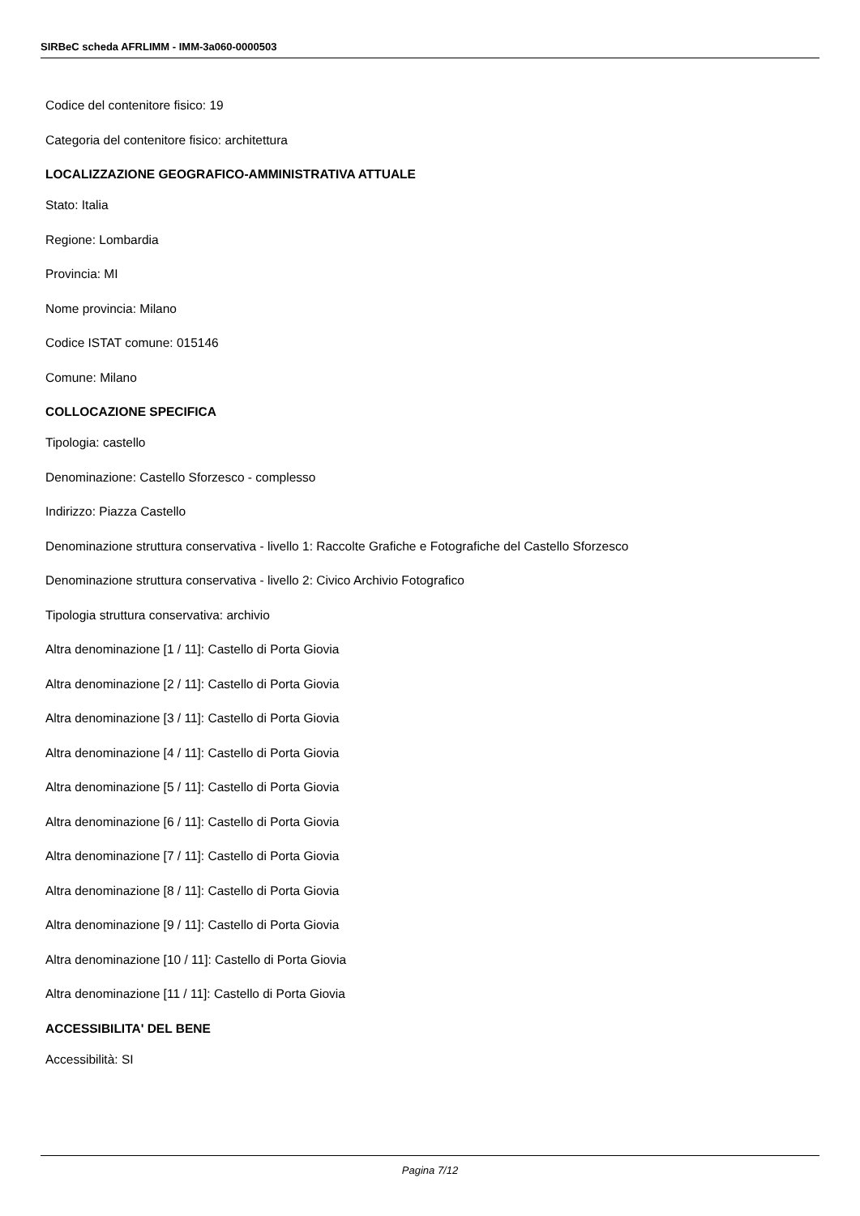SIRBeC scheda AFRLIMM - IMM-3a060-0000503
Codice del contenitore fisico: 19
Categoria del contenitore fisico: architettura
LOCALIZZAZIONE GEOGRAFICO-AMMINISTRATIVA ATTUALE
Stato: Italia
Regione: Lombardia
Provincia: MI
Nome provincia: Milano
Codice ISTAT comune: 015146
Comune: Milano
COLLOCAZIONE SPECIFICA
Tipologia: castello
Denominazione: Castello Sforzesco - complesso
Indirizzo: Piazza Castello
Denominazione struttura conservativa - livello 1: Raccolte Grafiche e Fotografiche del Castello Sforzesco
Denominazione struttura conservativa - livello 2: Civico Archivio Fotografico
Tipologia struttura conservativa: archivio
Altra denominazione [1 / 11]: Castello di Porta Giovia
Altra denominazione [2 / 11]: Castello di Porta Giovia
Altra denominazione [3 / 11]: Castello di Porta Giovia
Altra denominazione [4 / 11]: Castello di Porta Giovia
Altra denominazione [5 / 11]: Castello di Porta Giovia
Altra denominazione [6 / 11]: Castello di Porta Giovia
Altra denominazione [7 / 11]: Castello di Porta Giovia
Altra denominazione [8 / 11]: Castello di Porta Giovia
Altra denominazione [9 / 11]: Castello di Porta Giovia
Altra denominazione [10 / 11]: Castello di Porta Giovia
Altra denominazione [11 / 11]: Castello di Porta Giovia
ACCESSIBILITA' DEL BENE
Accessibilità: SI
Pagina 7/12